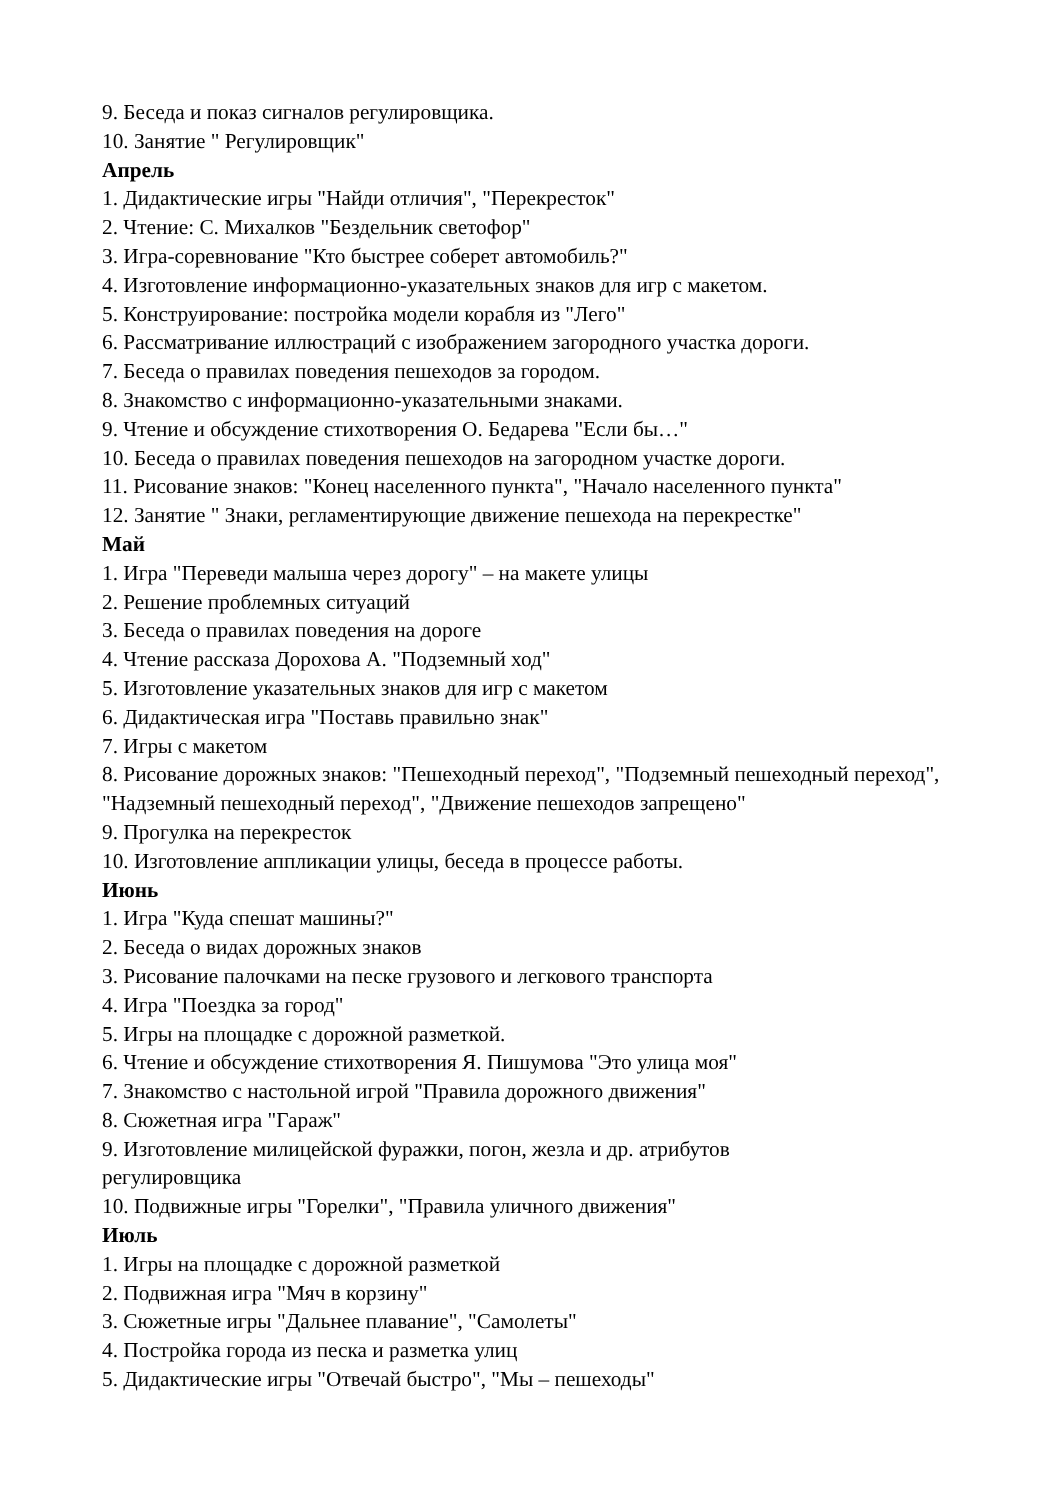9. Беседа и показ сигналов регулировщика.
10. Занятие " Регулировщик"
Апрель
1. Дидактические игры "Найди отличия", "Перекресток"
2. Чтение: С. Михалков "Бездельник светофор"
3. Игра-соревнование "Кто быстрее соберет автомобиль?"
4. Изготовление информационно-указательных знаков для игр с макетом.
5. Конструирование: постройка модели корабля из "Лего"
6. Рассматривание иллюстраций с изображением загородного участка дороги.
7. Беседа о правилах поведения пешеходов за городом.
8. Знакомство с информационно-указательными знаками.
9. Чтение и обсуждение стихотворения О. Бедарева "Если бы…"
10. Беседа о правилах поведения пешеходов на загородном участке дороги.
11. Рисование знаков: "Конец населенного пункта", "Начало населенного пункта"
12. Занятие " Знаки, регламентирующие движение пешехода на перекрестке"
Май
1. Игра "Переведи малыша через дорогу" – на макете улицы
2. Решение проблемных ситуаций
3. Беседа о правилах поведения на дороге
4. Чтение рассказа Дорохова А. "Подземный ход"
5. Изготовление указательных знаков для игр с макетом
6. Дидактическая игра "Поставь правильно знак"
7. Игры с макетом
8. Рисование дорожных знаков: "Пешеходный переход", "Подземный пешеходный переход", "Надземный пешеходный переход", "Движение пешеходов запрещено"
9. Прогулка на перекресток
10. Изготовление аппликации улицы, беседа в процессе работы.
Июнь
1. Игра "Куда спешат машины?"
2. Беседа о видах дорожных знаков
3. Рисование палочками на песке грузового и легкового транспорта
4. Игра "Поездка за город"
5. Игры на площадке с дорожной разметкой.
6. Чтение и обсуждение стихотворения Я. Пишумова "Это улица моя"
7. Знакомство с настольной игрой "Правила дорожного движения"
8. Сюжетная игра "Гараж"
9. Изготовление милицейской фуражки, погон, жезла и др. атрибутов
регулировщика
10. Подвижные игры "Горелки", "Правила уличного движения"
Июль
1. Игры на площадке с дорожной разметкой
2. Подвижная игра "Мяч в корзину"
3. Сюжетные игры "Дальнее плавание", "Самолеты"
4. Постройка города из песка и разметка улиц
5. Дидактические игры "Отвечай быстро", "Мы – пешеходы"